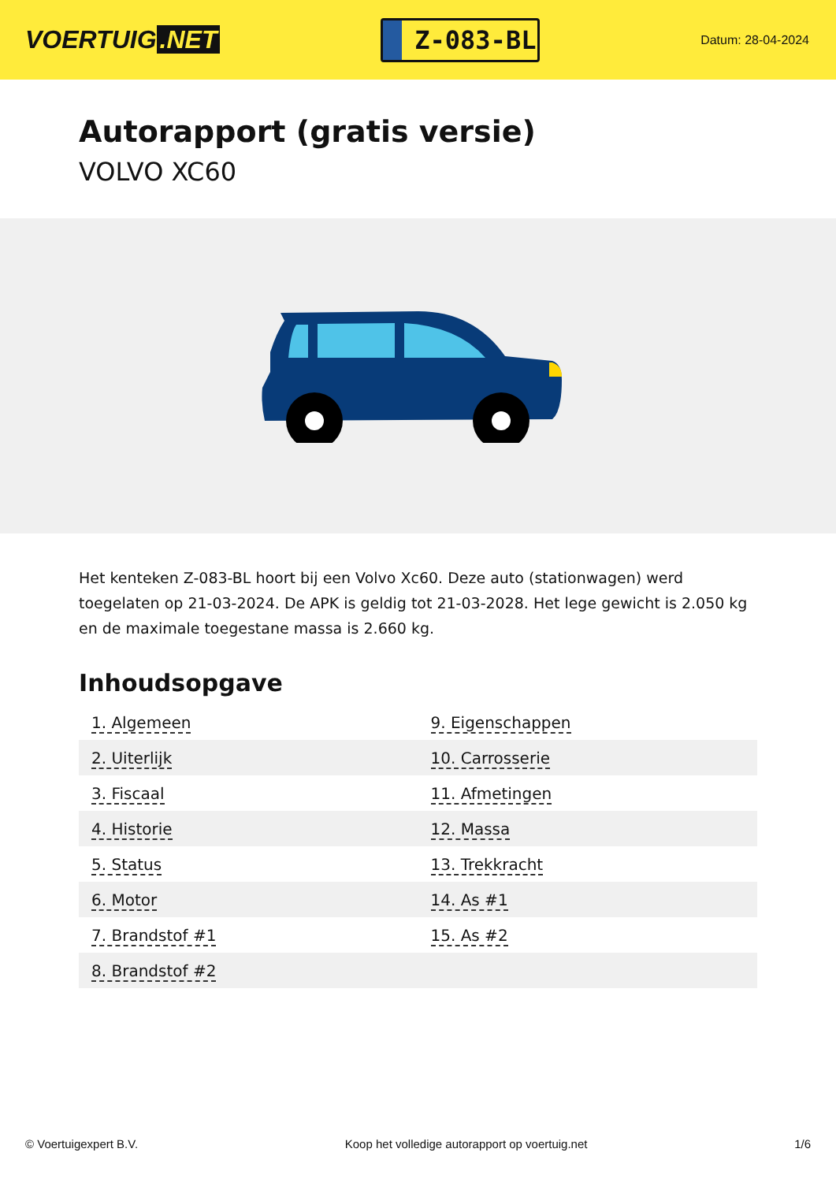VOERTUIG.NET
Z-083-BL
Datum: 28-04-2024
Autorapport (gratis versie)
VOLVO XC60
Het kenteken Z-083-BL hoort bij een Volvo Xc60. Deze auto (stationwagen) werd toegelaten op 21-03-2024. De APK is geldig tot 21-03-2028. Het lege gewicht is 2.050 kg en de maximale toegestane massa is 2.660 kg.
Inhoudsopgave
| 1. Algemeen | 9. Eigenschappen |
| 2. Uiterlijk | 10. Carrosserie |
| 3. Fiscaal | 11. Afmetingen |
| 4. Historie | 12. Massa |
| 5. Status | 13. Trekkracht |
| 6. Motor | 14. As #1 |
| 7. Brandstof #1 | 15. As #2 |
| 8. Brandstof #2 | |
© Voertuigexpert B.V. Koop het volledige autorapport op voertuig.net 1/6